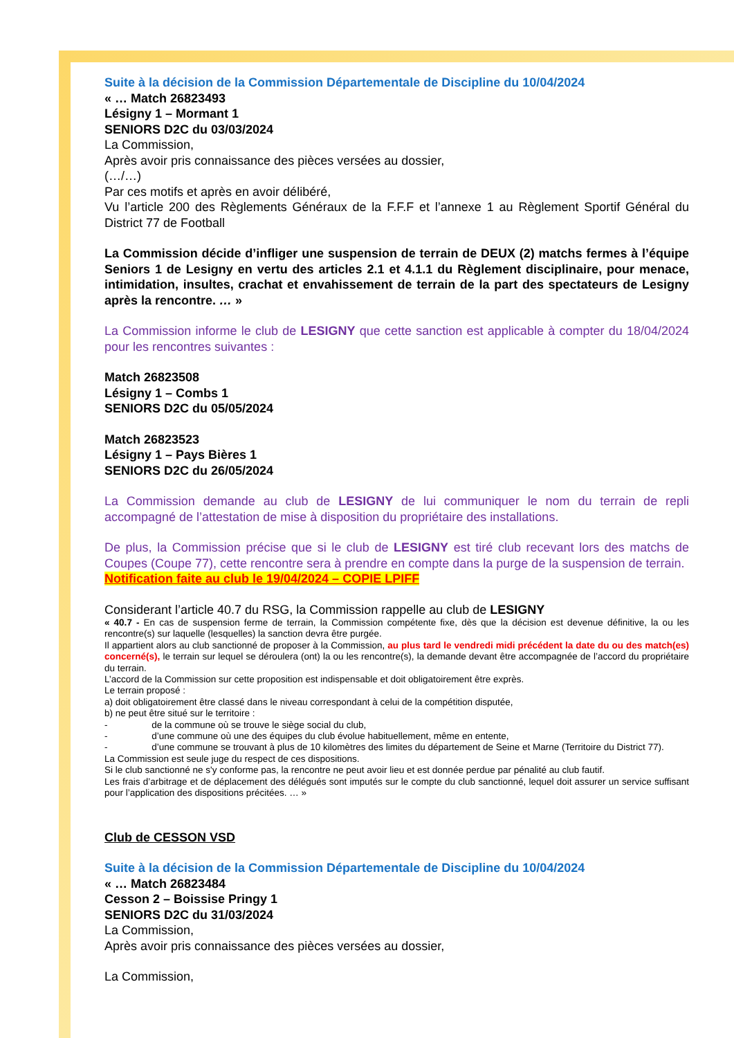Suite à la décision de la Commission Départementale de Discipline du 10/04/2024
« … Match 26823493
Lésigny 1 – Mormant 1
SENIORS D2C du 03/03/2024
La Commission,
Après avoir pris connaissance des pièces versées au dossier,
(…/…)
Par ces motifs et après en avoir délibéré,
Vu l’article 200 des Règlements Généraux de la F.F.F et l’annexe 1 au Règlement Sportif Général du District 77 de Football
La Commission décide d’infliger une suspension de terrain de DEUX (2) matchs fermes à l’équipe Seniors 1 de Lesigny en vertu des articles 2.1 et 4.1.1 du Règlement disciplinaire, pour menace, intimidation, insultes, crachat et envahissement de terrain de la part des spectateurs de Lesigny après la rencontre. … »
La Commission informe le club de LESIGNY que cette sanction est applicable à compter du 18/04/2024 pour les rencontres suivantes :
Match 26823508
Lésigny 1 – Combs 1
SENIORS D2C du 05/05/2024
Match 26823523
Lésigny 1 – Pays Bières 1
SENIORS D2C du 26/05/2024
La Commission demande au club de LESIGNY de lui communiquer le nom du terrain de repli accompagné de l’attestation de mise à disposition du propriétaire des installations.
De plus, la Commission précise que si le club de LESIGNY est tiré club recevant lors des matchs de Coupes (Coupe 77), cette rencontre sera à prendre en compte dans la purge de la suspension de terrain.
Notification faite au club le 19/04/2024 – COPIE LPIFF
Considerant l’article 40.7 du RSG, la Commission rappelle au club de LESIGNY
« 40.7 - En cas de suspension ferme de terrain, la Commission compétente fixe, dès que la décision est devenue définitive, la ou les rencontre(s) sur laquelle (lesquelles) la sanction devra être purgée.
Il appartient alors au club sanctionné de proposer à la Commission, au plus tard le vendredi midi précédent la date du ou des match(es) concerné(s), le terrain sur lequel se déroulera (ont) la ou les rencontre(s), la demande devant être accompagnée de l’accord du propriétaire du terrain.
L’accord de la Commission sur cette proposition est indispensable et doit obligatoirement être exprès.
Le terrain proposé :
a) doit obligatoirement être classé dans le niveau correspondant à celui de la compétition disputée,
b) ne peut être situé sur le territoire :
- de la commune où se trouve le siège social du club,
- d’une commune où une des équipes du club évolue habituellement, même en entente,
- d’une commune se trouvant à plus de 10 kilomètres des limites du département de Seine et Marne (Territoire du District 77).
La Commission est seule juge du respect de ces dispositions.
Si le club sanctionné ne s'y conforme pas, la rencontre ne peut avoir lieu et est donnée perdue par pénalité au club fautif.
Les frais d’arbitrage et de déplacement des délégués sont imputés sur le compte du club sanctionné, lequel doit assurer un service suffisant pour l’application des dispositions précitées. … »
Club de CESSON VSD
Suite à la décision de la Commission Départementale de Discipline du 10/04/2024
« … Match 26823484
Cesson 2 – Boissise Pringy 1
SENIORS D2C du 31/03/2024
La Commission,
Après avoir pris connaissance des pièces versées au dossier,
La Commission,